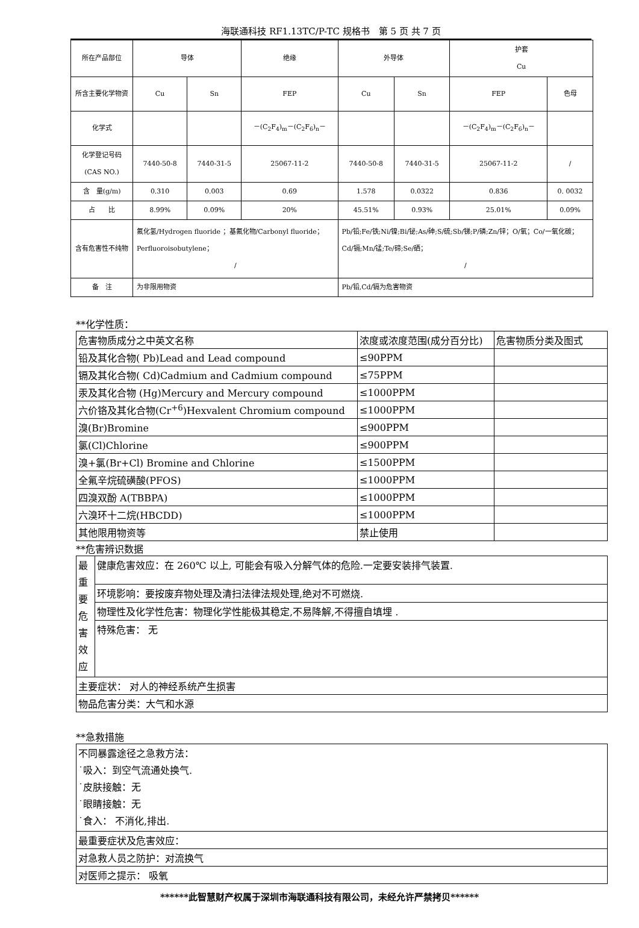海联通科技 RF1.13TC/P-TC 规格书　第 5 页 共 7 页
| 所在产品部位 | 导体 | | 绝缘 | 外导体 | | 护套 Cu | |
| 所含主要化学物资 | Cu | Sn | FEP | Cu | Sn | FEP | 色母 |
| 化学式 | | | －(C<sub>2</sub>F<sub>4</sub>)<sub>m</sub>－(C<sub>2</sub>F<sub>6</sub>)<sub>n</sub>－ | | | －(C<sub>2</sub>F<sub>4</sub>)<sub>m</sub>－(C<sub>2</sub>F<sub>6</sub>)<sub>n</sub>－ | |
| 化学登记号码(CAS NO.) | 7440-50-8 | 7440-31-5 | 25067-11-2 | 7440-50-8 | 7440-31-5 | 25067-11-2 | / |
| 含 量(g/m) | 0.310 | 0.003 | 0.69 | 1.578 | 0.0322 | 0.836 | 0. 0032 |
| 占 比 | 8.99% | 0.09% | 20% | 45.51% | 0.93% | 25.01% | 0.09% |
| 含有危害性不纯物 | 氟化氢/Hydrogen fluoride ；基氟化物/Carbonyl fluoride；Perfluoroisobutylene； / | | | Pb/铅;Fe/铁;Ni/镍;Bi/铋;As/砷;S/硫;Sb/锑;P/磷;Zn/锌；O/氧；Co/一氧化碳；Cd/镉;Mn/锰;Te/碲;Se/硒； / | | | |
| 备 注 | 为非限用物资 | | | Pb/铅,Cd/镉为危害物资 | | | |
**化学性质：
| 危害物质成分之中英文名称 | 浓度或浓度范围(成分百分比) | 危害物质分类及图式 |
| 铅及其化合物( Pb)Lead and Lead compound | ≤90PPM | |
| 镉及其化合物( Cd)Cadmium and Cadmium compound | ≤75PPM | |
| 汞及其化合物 (Hg)Mercury and Mercury compound | ≤1000PPM | |
| 六价铬及其化合物(Cr<sup>+6</sup>)Hexvalent Chromium compound | ≤1000PPM | |
| 溴(Br)Bromine | ≤900PPM | |
| 氯(Cl)Chlorine | ≤900PPM | |
| 溴+氯(Br+Cl) Bromine and Chlorine | ≤1500PPM | |
| 全氟辛烷硫磺酸(PFOS) | ≤1000PPM | |
| 四溴双酚 A(TBBPA) | ≤1000PPM | |
| 六溴环十二烷(HBCDD) | ≤1000PPM | |
| 其他限用物资等 | 禁止使用 | |
**危害辨识数据
| 最重要危害效应 | 健康危害效应：在 260℃ 以上, 可能会有吸入分解气体的危险.一定要安装排气装置. |
| | 环境影响：要按废弃物处理及清扫法律法规处理,绝对不可燃烧. |
| | 物理性及化学性危害：物理化学性能极其稳定,不易降解,不得擅自填埋 . |
| | 特殊危害： 无 |
| 主要症状： 对人的神经系统产生损害 | |
| 物品危害分类：大气和水源 | |
**急救措施
| 不同暴露途径之急救方法： ˙吸入：到空气流通处换气. ˙皮肤接触：无 ˙眼睛接触：无 ˙食入： 不消化,排出. |
| 最重要症状及危害效应： |
| 对急救人员之防护：对流换气 |
| 对医师之提示： 吸氧 |
******此智慧财产权属于深圳市海联通科技有限公司，未经允许严禁拷贝******